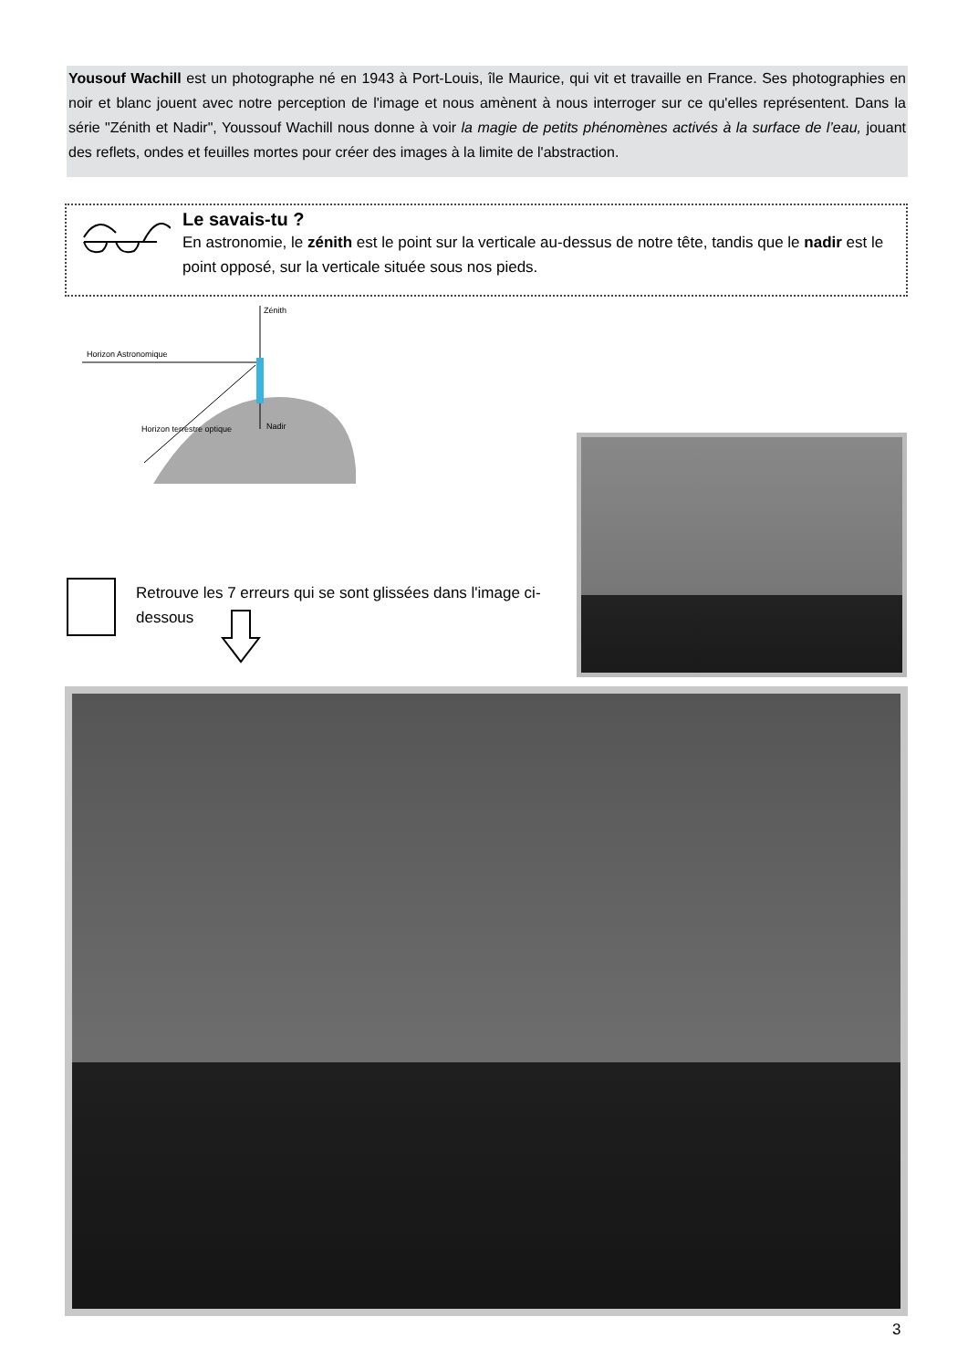Yousouf Wachill est un photographe né en 1943 à Port-Louis, île Maurice, qui vit et travaille en France. Ses photographies en noir et blanc jouent avec notre perception de l'image et nous amènent à nous interroger sur ce qu'elles représentent. Dans la série "Zénith et Nadir", Youssouf Wachill nous donne à voir la magie de petits phénomènes activés à la surface de l’eau, jouant des reflets, ondes et feuilles mortes pour créer des images à la limite de l'abstraction.
Le savais-tu ?
En astronomie, le zénith est le point sur la verticale au-dessus de notre tête, tandis que le nadir est le point opposé, sur la verticale située sous nos pieds.
Zénith
Horizon Astronomique
Horizon terrestre optique Nadir
Retrouve les 7 erreurs qui se sont glissées dans l'image ci-dessous
3